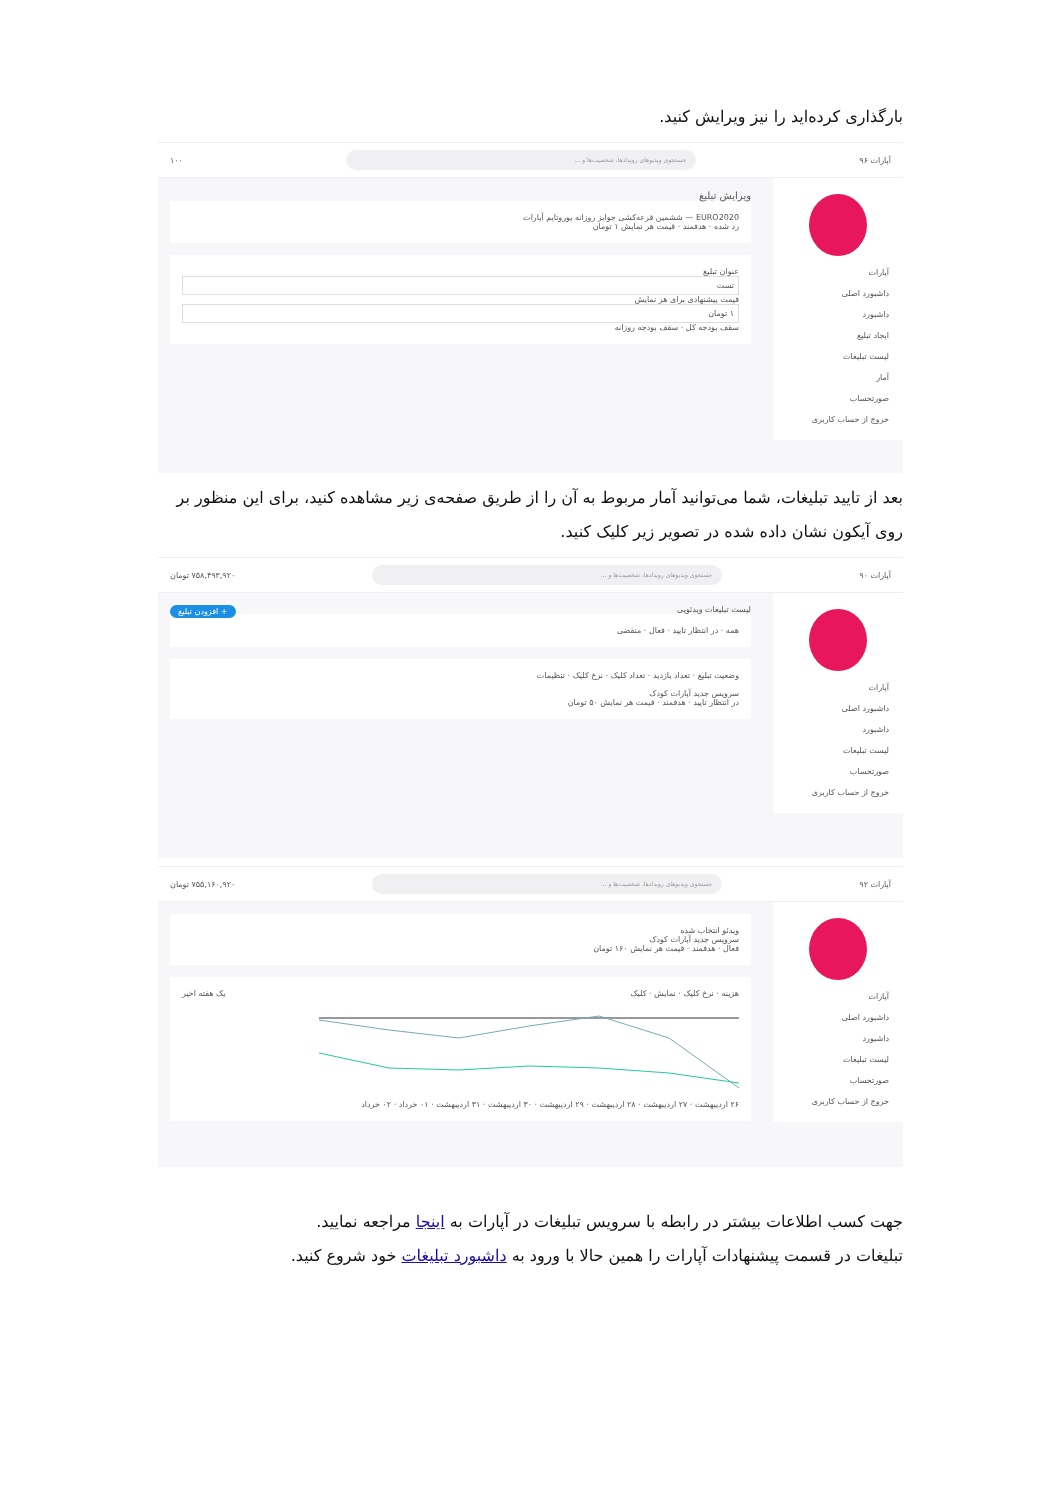بارگذاری کرده‌اید را نیز ویرایش کنید.
آپارات ۹۶ جستجوی ویدیوهای رویدادها، شخصیت‌ها و ... ۱۰۰
آپارات
داشبورد اصلی
داشبورد
ایجاد تبلیغ
لیست تبلیغات
آمار
صورتحساب
خروج از حساب کاربری
ویرایش تبلیغ
EURO2020 — ششمین قرعه‌کشی جوایز روزانه یوروتایم آپارات
رد شده · هدفمند · قیمت هر نمایش ۱ تومان
عنوان تبلیغ
تست
قیمت پیشنهادی برای هر نمایش
۱ تومان
سقف بودجه کل · سقف بودجه روزانه
بعد از تایید تبلیغات، شما می‌توانید آمار مربوط به آن را از طریق صفحه‌ی زیر مشاهده کنید، برای این منظور بر روی آیکون نشان داده شده در تصویر زیر کلیک کنید.
آپارات ۹۰ جستجوی ویدیوهای رویدادها، شخصیت‌ها و ... ۷۵۸,۴۹۳,۹۲۰ تومان
آپارات
داشبورد اصلی
داشبورد
لیست تبلیغات
صورتحساب
خروج از حساب کاربری
لیست تبلیغات ویدئویی + افزودن تبلیغ
همه · در انتظار تایید · فعال · منقضی
وضعیت تبلیغ · تعداد بازدید · تعداد کلیک · نرخ کلیک · تنظیمات
سرویس جدید آپارات کودک
در انتظار تایید · هدفمند · قیمت هر نمایش ۵۰ تومان
آپارات ۹۲ جستجوی ویدیوهای رویدادها، شخصیت‌ها و ... ۷۵۵,۱۶۰,۹۲۰ تومان
آپارات
داشبورد اصلی
داشبورد
لیست تبلیغات
صورتحساب
خروج از حساب کاربری
ویدئو انتخاب شده
سرویس جدید آپارات کودک
فعال · هدفمند · قیمت هر نمایش ۱۶۰ تومان
هزینه · نرخ کلیک · نمایش · کلیک یک هفته اخیر
۲۶ اردیبهشت · ۲۷ اردیبهشت · ۲۸ اردیبهشت · ۲۹ اردیبهشت · ۳۰ اردیبهشت · ۳۱ اردیبهشت · ۰۱ خرداد · ۰۲ خرداد
جهت کسب اطلاعات بیشتر در رابطه با سرویس تبلیغات در آپارات به اینجا مراجعه نمایید.
تبلیغات در قسمت پیشنهادات آپارات را همین حالا با ورود به داشبورد تبلیغات خود شروع کنید.